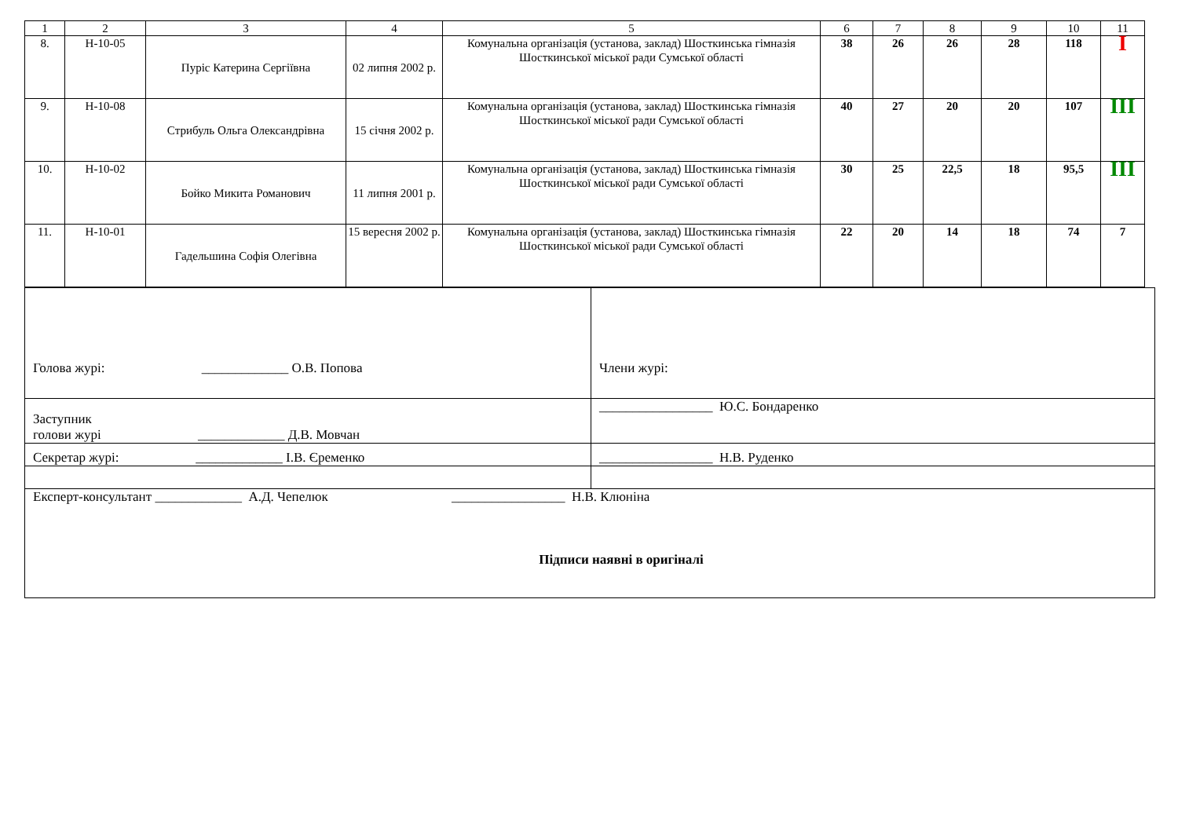| 1 | 2 | 3 | 4 | 5 | 6 | 7 | 8 | 9 | 10 | 11 |
| 8. | Н-10-05 | Пуріс Катерина Сергіївна | 02 липня 2002 р. | Комунальна організація (установа, заклад) Шосткинська гімназія Шосткинської міської ради Сумської області | 38 | 26 | 26 | 28 | 118 | I |
| 9. | Н-10-08 | Стрибуль Ольга Олександрівна | 15 січня 2002 р. | Комунальна організація (установа, заклад) Шосткинська гімназія Шосткинської міської ради Сумської області | 40 | 27 | 20 | 20 | 107 | III |
| 10. | Н-10-02 | Бойко Микита Романович | 11 липня 2001 р. | Комунальна організація (установа, заклад) Шосткинська гімназія Шосткинської міської ради Сумської області | 30 | 25 | 22,5 | 18 | 95,5 | III |
| 11. | Н-10-01 | Гадельшина Софія Олегівна | 15 вересня 2002 р. | Комунальна організація (установа, заклад) Шосткинська гімназія Шосткинської міської ради Сумської області | 22 | 20 | 14 | 18 | 74 | 7 |
| Голова журі: _____________ О.В. Попова | Члени журі: |
| Заступник голови журі _____________ Д.В. Мовчан | _________________ Ю.С. Бондаренко |
| Секретар журі: _____________ І.В. Єременко | _________________ Н.В. Руденко |
| Експерт-консультант _____________ А.Д. Чепелюк _________________ Н.В. Клюніна Підписи наявні в оригіналі | |